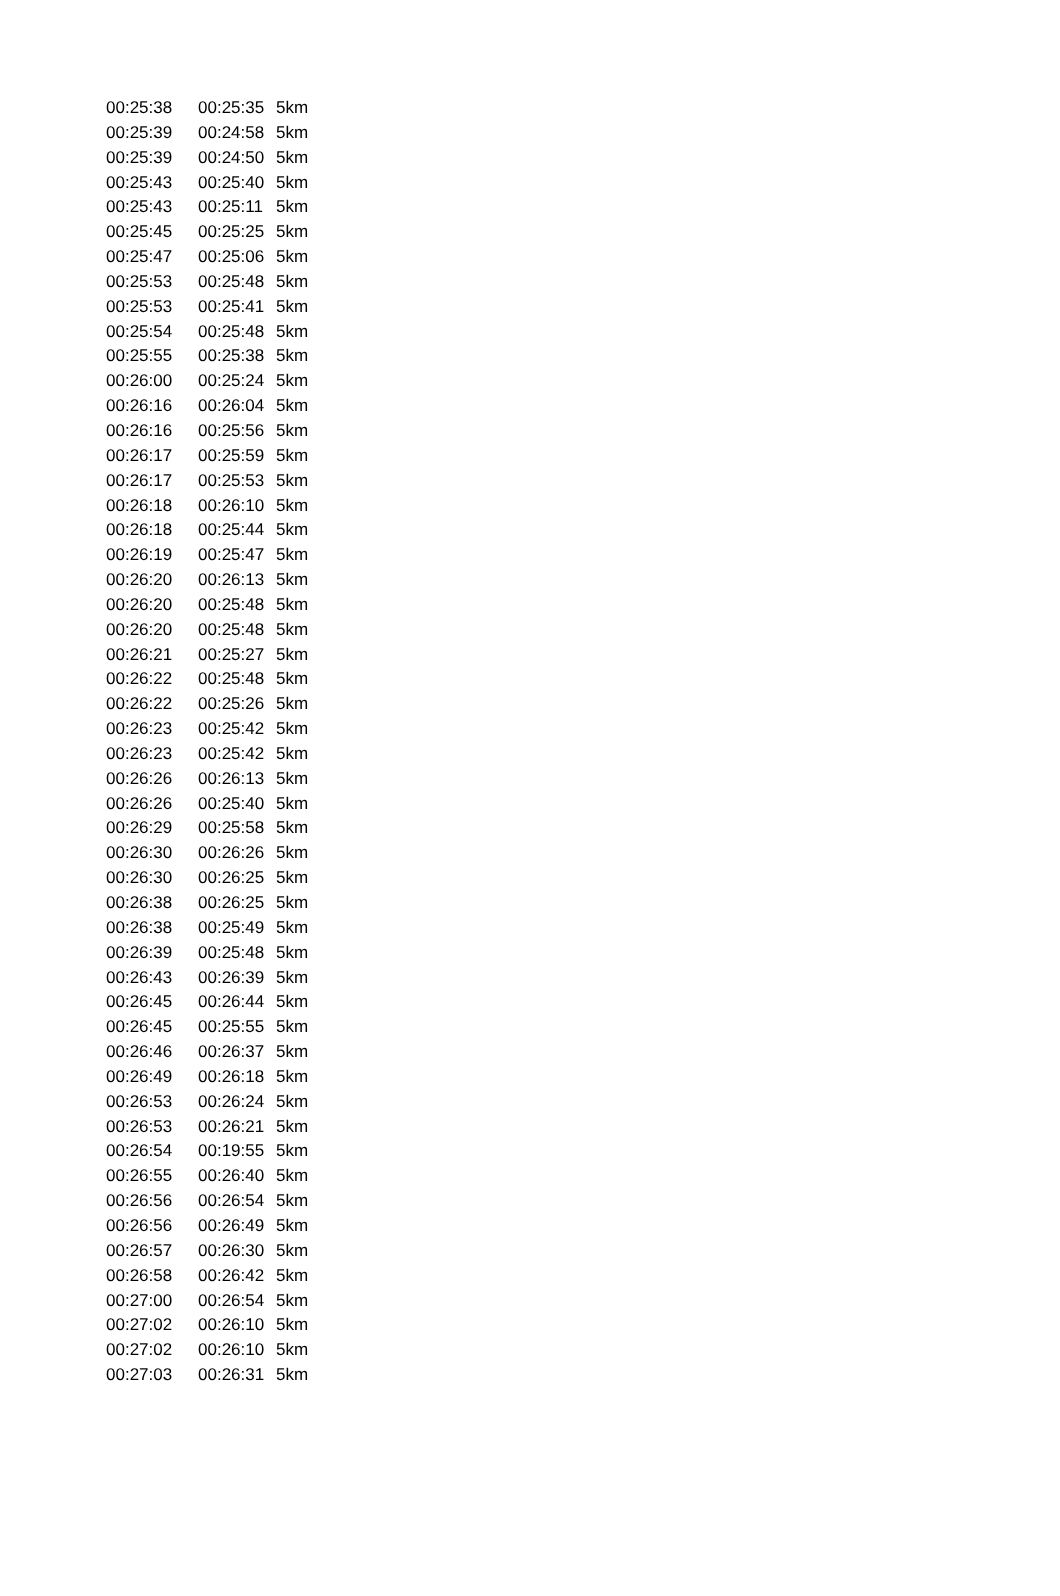| 00:25:38 | 00:25:35 | 5km |
| 00:25:39 | 00:24:58 | 5km |
| 00:25:39 | 00:24:50 | 5km |
| 00:25:43 | 00:25:40 | 5km |
| 00:25:43 | 00:25:11 | 5km |
| 00:25:45 | 00:25:25 | 5km |
| 00:25:47 | 00:25:06 | 5km |
| 00:25:53 | 00:25:48 | 5km |
| 00:25:53 | 00:25:41 | 5km |
| 00:25:54 | 00:25:48 | 5km |
| 00:25:55 | 00:25:38 | 5km |
| 00:26:00 | 00:25:24 | 5km |
| 00:26:16 | 00:26:04 | 5km |
| 00:26:16 | 00:25:56 | 5km |
| 00:26:17 | 00:25:59 | 5km |
| 00:26:17 | 00:25:53 | 5km |
| 00:26:18 | 00:26:10 | 5km |
| 00:26:18 | 00:25:44 | 5km |
| 00:26:19 | 00:25:47 | 5km |
| 00:26:20 | 00:26:13 | 5km |
| 00:26:20 | 00:25:48 | 5km |
| 00:26:20 | 00:25:48 | 5km |
| 00:26:21 | 00:25:27 | 5km |
| 00:26:22 | 00:25:48 | 5km |
| 00:26:22 | 00:25:26 | 5km |
| 00:26:23 | 00:25:42 | 5km |
| 00:26:23 | 00:25:42 | 5km |
| 00:26:26 | 00:26:13 | 5km |
| 00:26:26 | 00:25:40 | 5km |
| 00:26:29 | 00:25:58 | 5km |
| 00:26:30 | 00:26:26 | 5km |
| 00:26:30 | 00:26:25 | 5km |
| 00:26:38 | 00:26:25 | 5km |
| 00:26:38 | 00:25:49 | 5km |
| 00:26:39 | 00:25:48 | 5km |
| 00:26:43 | 00:26:39 | 5km |
| 00:26:45 | 00:26:44 | 5km |
| 00:26:45 | 00:25:55 | 5km |
| 00:26:46 | 00:26:37 | 5km |
| 00:26:49 | 00:26:18 | 5km |
| 00:26:53 | 00:26:24 | 5km |
| 00:26:53 | 00:26:21 | 5km |
| 00:26:54 | 00:19:55 | 5km |
| 00:26:55 | 00:26:40 | 5km |
| 00:26:56 | 00:26:54 | 5km |
| 00:26:56 | 00:26:49 | 5km |
| 00:26:57 | 00:26:30 | 5km |
| 00:26:58 | 00:26:42 | 5km |
| 00:27:00 | 00:26:54 | 5km |
| 00:27:02 | 00:26:10 | 5km |
| 00:27:02 | 00:26:10 | 5km |
| 00:27:03 | 00:26:31 | 5km |